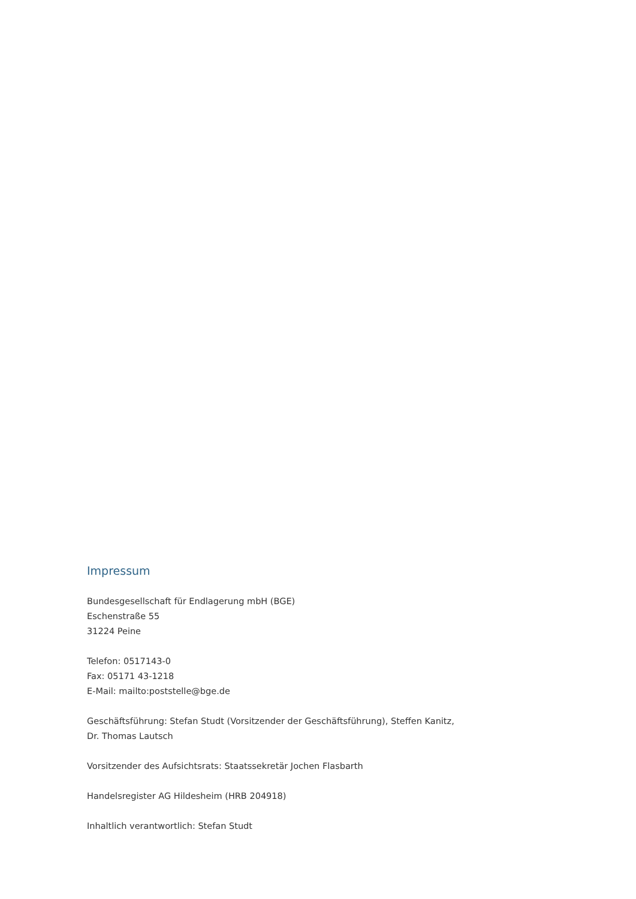Impressum
Bundesgesellschaft für Endlagerung mbH (BGE)
Eschenstraße 55
31224 Peine
Telefon: 0517143-0
Fax: 05171 43-1218
E-Mail: mailto:poststelle@bge.de
Geschäftsführung: Stefan Studt (Vorsitzender der Geschäftsführung), Steffen Kanitz, Dr. Thomas Lautsch
Vorsitzender des Aufsichtsrats: Staatssekretär Jochen Flasbarth
Handelsregister AG Hildesheim (HRB 204918)
Inhaltlich verantwortlich: Stefan Studt